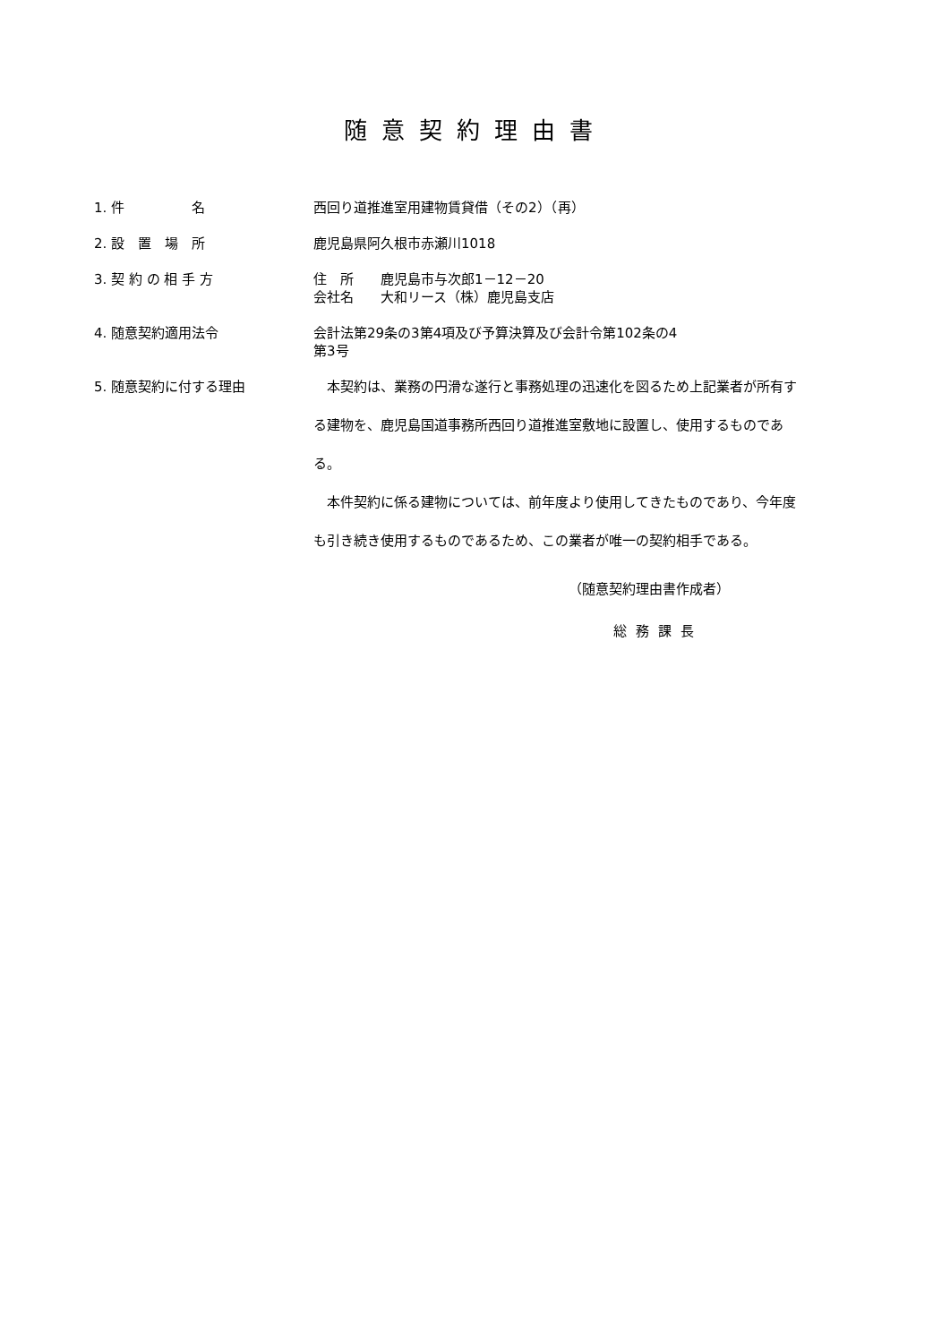随意契約理由書
1. 件　　　　　名 西回り道推進室用建物賃貸借（その2）（再）
2. 設　置　場　所 鹿児島県阿久根市赤瀬川1018
3. 契 約 の 相 手 方 住　所　　鹿児島市与次郎1－12－20
会社名　　大和リース（株）鹿児島支店
4. 随意契約適用法令 会計法第29条の3第4項及び予算決算及び会計令第102条の4
第3号
5. 随意契約に付する理由 　本契約は、業務の円滑な遂行と事務処理の迅速化を図るため上記業者が所有する建物を、鹿児島国道事務所西回り道推進室敷地に設置し、使用するものである。
　本件契約に係る建物については、前年度より使用してきたものであり、今年度も引き続き使用するものであるため、この業者が唯一の契約相手である。
（随意契約理由書作成者）
総務課長